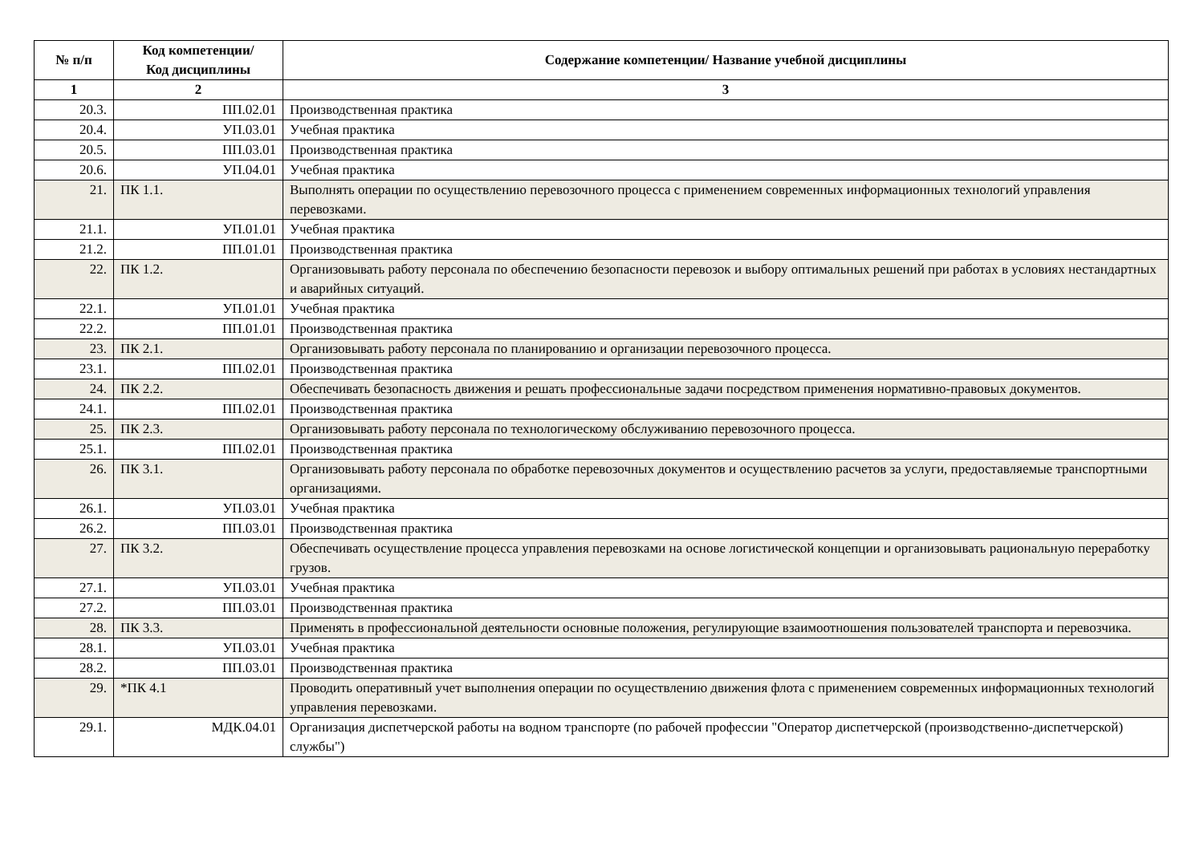| № п/п | Код компетенции/ Код дисциплины | Содержание компетенции/ Название учебной дисциплины |
| --- | --- | --- |
| 1 | 2 | 3 |
| 20.3. | ПП.02.01 | Производственная практика |
| 20.4. | УП.03.01 | Учебная практика |
| 20.5. | ПП.03.01 | Производственная практика |
| 20.6. | УП.04.01 | Учебная практика |
| 21. | ПК 1.1. | Выполнять операции по осуществлению перевозочного процесса с применением современных информационных технологий управления перевозками. |
| 21.1. | УП.01.01 | Учебная практика |
| 21.2. | ПП.01.01 | Производственная практика |
| 22. | ПК 1.2. | Организовывать работу персонала по обеспечению безопасности перевозок и выбору оптимальных решений при работах в условиях нестандартных и аварийных ситуаций. |
| 22.1. | УП.01.01 | Учебная практика |
| 22.2. | ПП.01.01 | Производственная практика |
| 23. | ПК 2.1. | Организовывать работу персонала по планированию и организации перевозочного процесса. |
| 23.1. | ПП.02.01 | Производственная практика |
| 24. | ПК 2.2. | Обеспечивать безопасность движения и решать профессиональные задачи посредством применения нормативно-правовых документов. |
| 24.1. | ПП.02.01 | Производственная практика |
| 25. | ПК 2.3. | Организовывать работу персонала по технологическому обслуживанию перевозочного процесса. |
| 25.1. | ПП.02.01 | Производственная практика |
| 26. | ПК 3.1. | Организовывать работу персонала по обработке перевозочных документов и осуществлению расчетов за услуги, предоставляемые транспортными организациями. |
| 26.1. | УП.03.01 | Учебная практика |
| 26.2. | ПП.03.01 | Производственная практика |
| 27. | ПК 3.2. | Обеспечивать осуществление процесса управления перевозками на основе логистической концепции и организовывать рациональную переработку грузов. |
| 27.1. | УП.03.01 | Учебная практика |
| 27.2. | ПП.03.01 | Производственная практика |
| 28. | ПК 3.3. | Применять в профессиональной деятельности основные положения, регулирующие взаимоотношения пользователей транспорта и перевозчика. |
| 28.1. | УП.03.01 | Учебная практика |
| 28.2. | ПП.03.01 | Производственная практика |
| 29. | *ПК 4.1 | Проводить оперативный учет выполнения операции по осуществлению движения флота с применением современных информационных технологий управления перевозками. |
| 29.1. | МДК.04.01 | Организация диспетчерской работы на водном транспорте (по рабочей профессии "Оператор диспетчерской (производственно-диспетчерской) службы") |